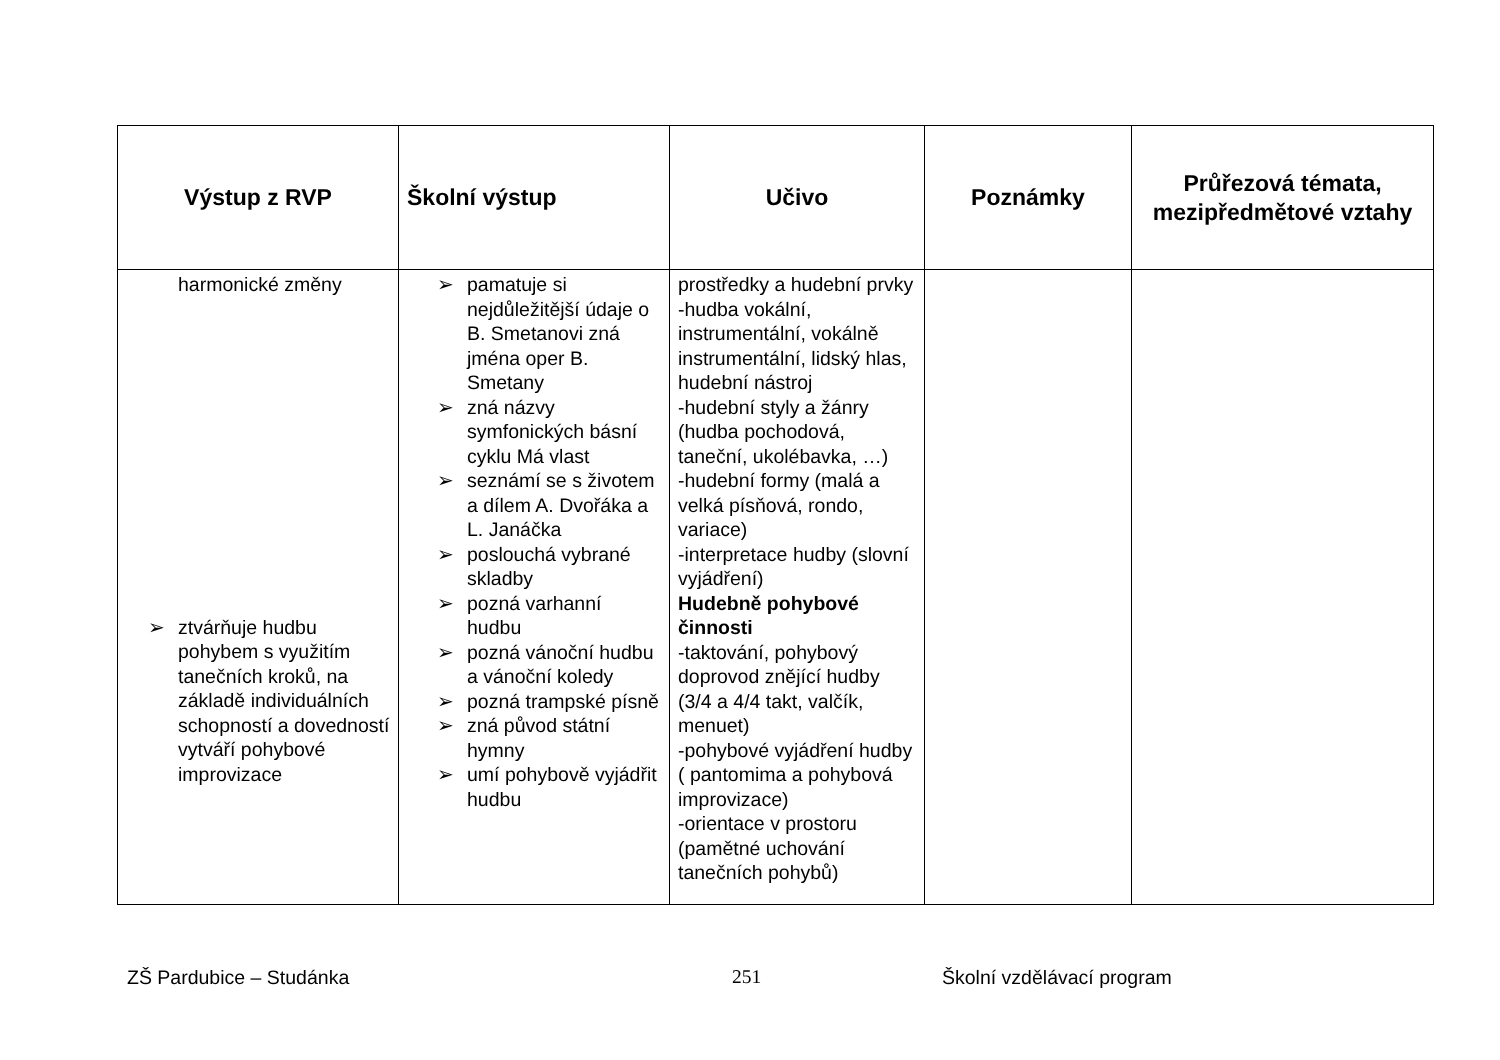| Výstup z RVP | Školní výstup | Učivo | Poznámky | Průřezová témata, mezipředmětové vztahy |
| --- | --- | --- | --- | --- |
| harmonické změny ➢ ztvárňuje hudbu pohybem s využitím tanečních kroků, na základě individuálních schopností a dovedností vytváří pohybové improvizace | ➢ pamatuje si nejdůležitější údaje o B. Smetanovi zná jména oper B. Smetany ➢ zná názvy symfonických básní cyklu Má vlast ➢ seznámí se s životem a dílem A. Dvořáka a L. Janáčka ➢ poslouchá vybrané skladby ➢ pozná varhanní hudbu ➢ pozná vánoční hudbu a vánoční koledy ➢ pozná trampské písně ➢ zná původ státní hymny ➢ umí pohybově vyjádřit hudbu | prostředky a hudební prvky -hudba vokální, instrumentální, vokálně instrumentální, lidský hlas, hudební nástroj -hudební styly a žánry (hudba pochodová, taneční, ukolébavka, …) -hudební formy (malá a velká písňová, rondo, variace) -interpretace hudby (slovní vyjádření) Hudebně pohybové činnosti -taktování, pohybový doprovod znějící hudby (3/4 a 4/4 takt, valčík, menuet) -pohybové vyjádření hudby ( pantomima a pohybová improvizace) -orientace v prostoru (pamětné uchování tanečních pohybů) | | |
ZŠ Pardubice – Studánka 251 Školní vzdělávací program